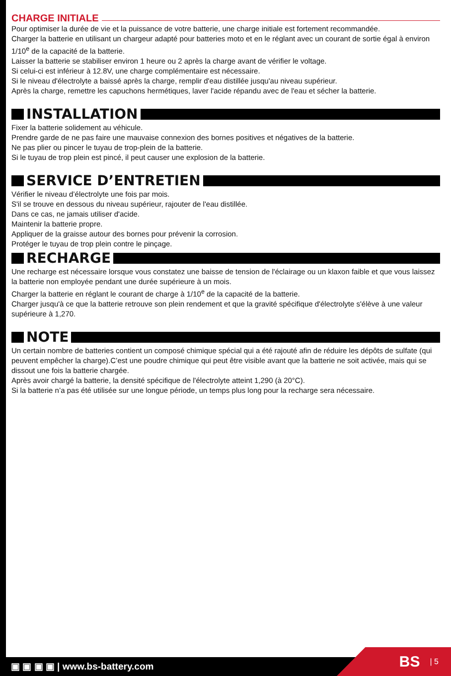CHARGE INITIALE
Pour optimiser la durée de vie et la puissance de votre batterie, une charge initiale est fortement recommandée.
Charger la batterie en utilisant un chargeur adapté pour batteries moto et en le réglant avec un courant de sortie égal à environ 1/10<sup>e</sup> de la capacité de la batterie.
Laisser la batterie se stabiliser environ 1 heure ou 2 après la charge avant de vérifier le voltage.
Si celui-ci est inférieur à 12.8V, une charge complémentaire est nécessaire.
Si le niveau d'électrolyte a baissé après la charge, remplir d'eau distillée jusqu'au niveau supérieur.
Après la charge, remettre les capuchons hermétiques, laver l'acide répandu avec de l'eau et sécher la batterie.
INSTALLATION
Fixer la batterie solidement au véhicule.
Prendre garde de ne pas faire une mauvaise connexion des bornes positives et négatives de la batterie.
Ne pas plier ou pincer le tuyau de trop-plein de la batterie.
Si le tuyau de trop plein est pincé, il peut causer une explosion de la batterie.
SERVICE D’ENTRETIEN
Vérifier le niveau d’électrolyte une fois par mois.
S'il se trouve en dessous du niveau supérieur, rajouter de l'eau distillée.
Dans ce cas, ne jamais utiliser d'acide.
Maintenir la batterie propre.
Appliquer de la graisse autour des bornes pour prévenir la corrosion.
Protéger le tuyau de trop plein contre le pinçage.
RECHARGE
Une recharge est nécessaire lorsque vous constatez une baisse de tension de l'éclairage ou un klaxon faible et que vous laissez la batterie non employée pendant une durée supérieure à un mois.
Charger la batterie en réglant le courant de charge à 1/10<sup>e</sup> de la capacité de la batterie.
Charger jusqu'à ce que la batterie retrouve son plein rendement et que la gravité spécifique d'électrolyte s'élève à une valeur supérieure à 1,270.
NOTE
Un certain nombre de batteries contient un composé chimique spécial qui a été rajouté afin de réduire les dépôts de sulfate (qui peuvent empêcher la charge).C’est une poudre chimique qui peut être visible avant que la batterie ne soit activée, mais qui se dissout une fois la batterie chargée.
Après avoir chargé la batterie, la densité spécifique de l'électrolyte atteint 1,290 (à 20°C).
Si la batterie n’a pas été utilisée sur une longue période, un temps plus long pour la recharge sera nécessaire.
▣ ▣ ▣ ▣ | www.bs-battery.com BS | 5